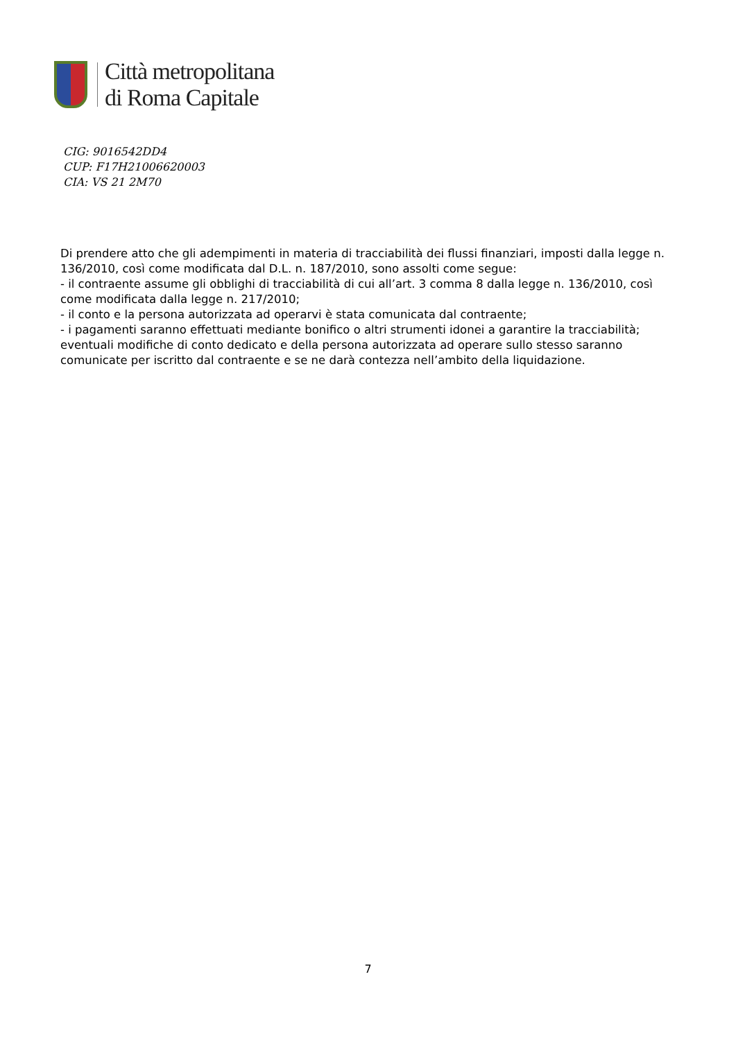Città metropolitana
di Roma Capitale
CIG: 9016542DD4
CUP: F17H21006620003
CIA: VS 21 2M70
Di prendere atto che gli adempimenti in materia di tracciabilità dei flussi finanziari, imposti dalla legge n. 136/2010, così come modificata dal D.L. n. 187/2010, sono assolti come segue:
- il contraente assume gli obblighi di tracciabilità di cui all’art. 3 comma 8 dalla legge n. 136/2010, così come modificata dalla legge n. 217/2010;
- il conto e la persona autorizzata ad operarvi è stata comunicata dal contraente;
- i pagamenti saranno effettuati mediante bonifico o altri strumenti idonei a garantire la tracciabilità;
eventuali modifiche di conto dedicato e della persona autorizzata ad operare sullo stesso saranno comunicate per iscritto dal contraente e se ne darà contezza nell’ambito della liquidazione.
7